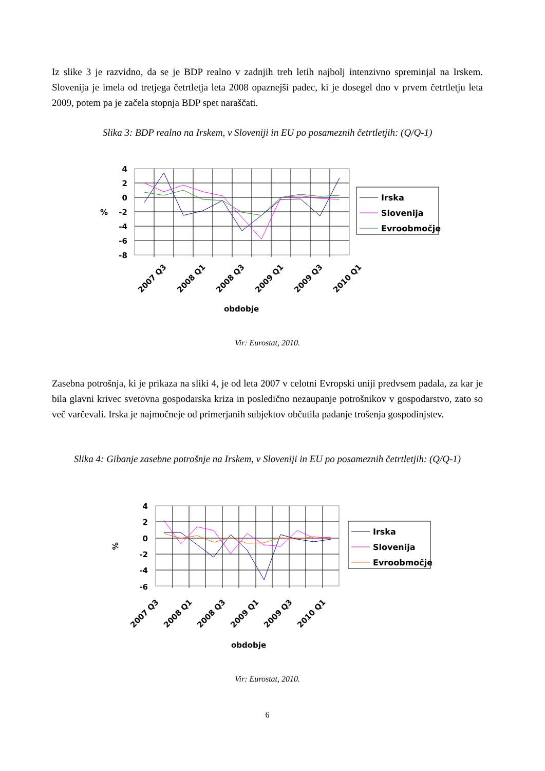Iz slike 3 je razvidno, da se je BDP realno v zadnjih treh letih najbolj intenzivno spreminjal na Irskem. Slovenija je imela od tretjega četrtletja leta 2008 opaznejši padec, ki je dosegel dno v prvem četrtletju leta 2009, potem pa je začela stopnja BDP spet naraščati.
Slika 3: BDP realno na Irskem, v Sloveniji in EU po posameznih četrtletjih: (Q/Q-1)
4
2
0
-2
-4
-6
-8
%
2007 Q3
2008 Q1
2008 Q3
2009 Q1
2009 Q3
2010 Q1
obdobje
Irska
Slovenija
Evroobmočje
Vir: Eurostat, 2010.
Zasebna potrošnja, ki je prikaza na sliki 4, je od leta 2007 v celotni Evropski uniji predvsem padala, za kar je bila glavni krivec svetovna gospodarska kriza in posledično nezaupanje potrošnikov v gospodarstvo, zato so več varčevali. Irska je najmočneje od primerjanih subjektov občutila padanje trošenja gospodinjstev.
Slika 4: Gibanje zasebne potrošnje na Irskem, v Sloveniji in EU po posameznih četrtletjih: (Q/Q-1)
4
2
0
-2
-4
-6
%
2007 Q3
2008 Q1
2008 Q3
2009 Q1
2009 Q3
2010 Q1
obdobje
Irska
Slovenija
Evroobmočje
Vir: Eurostat, 2010.
6